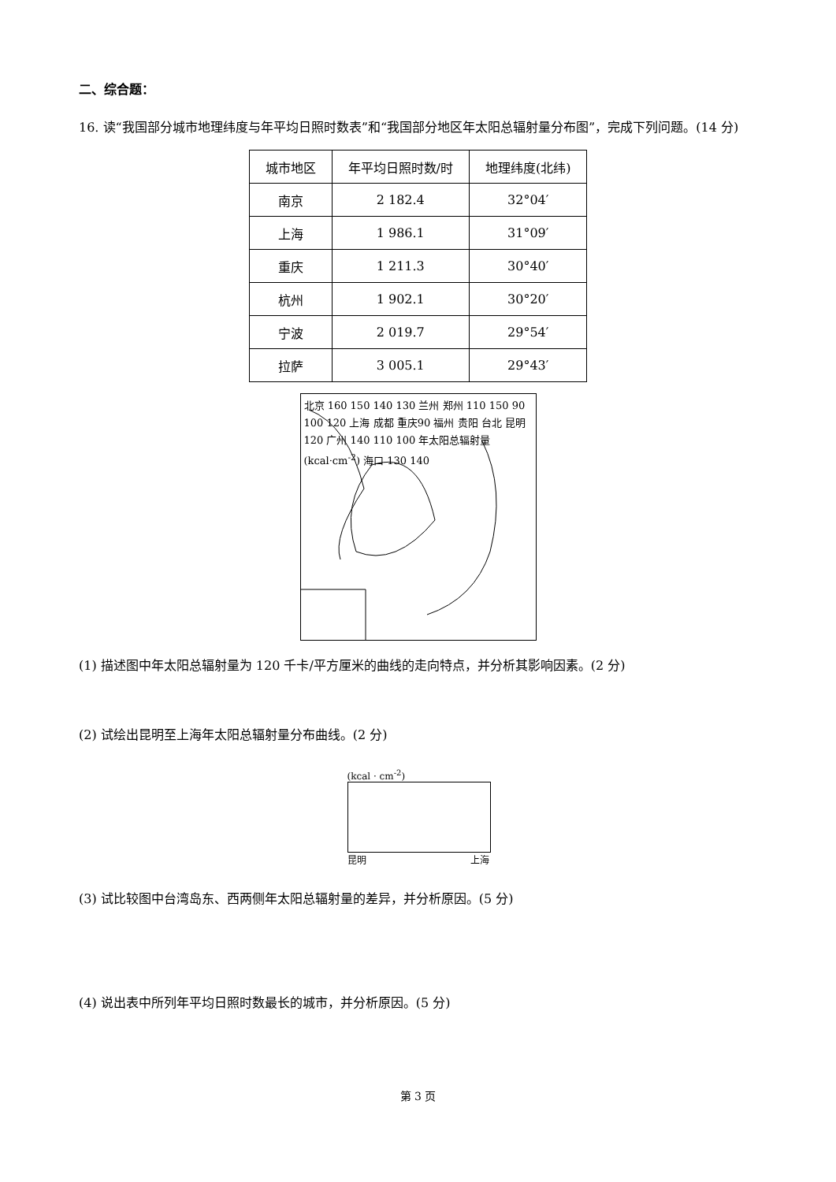二、综合题：
16. 读“我国部分城市地理纬度与年平均日照时数表”和“我国部分地区年太阳总辐射量分布图”，完成下列问题。(14 分)
| 城市地区 | 年平均日照时数/时 | 地理纬度(北纬) |
| --- | --- | --- |
| 南京 | 2 182.4 | 32°04′ |
| 上海 | 1 986.1 | 31°09′ |
| 重庆 | 1 211.3 | 30°40′ |
| 杭州 | 1 902.1 | 30°20′ |
| 宁波 | 2 019.7 | 29°54′ |
| 拉萨 | 3 005.1 | 29°43′ |
北京 160 150 140 130 兰州 郑州 110 150 90 100 120 上海 成都 重庆90 福州 贵阳 台北 昆明 120 广州 140 110 100 年太阳总辐射量 (kcal·cm<sup>-2</sup>) 海口 130 140
(1) 描述图中年太阳总辐射量为 120 千卡/平方厘米的曲线的走向特点，并分析其影响因素。(2 分)
(2) 试绘出昆明至上海年太阳总辐射量分布曲线。(2 分)
(kcal · cm<sup>-2</sup>)
昆明 上海
(3) 试比较图中台湾岛东、西两侧年太阳总辐射量的差异，并分析原因。(5 分)
(4) 说出表中所列年平均日照时数最长的城市，并分析原因。(5 分)
第 3 页